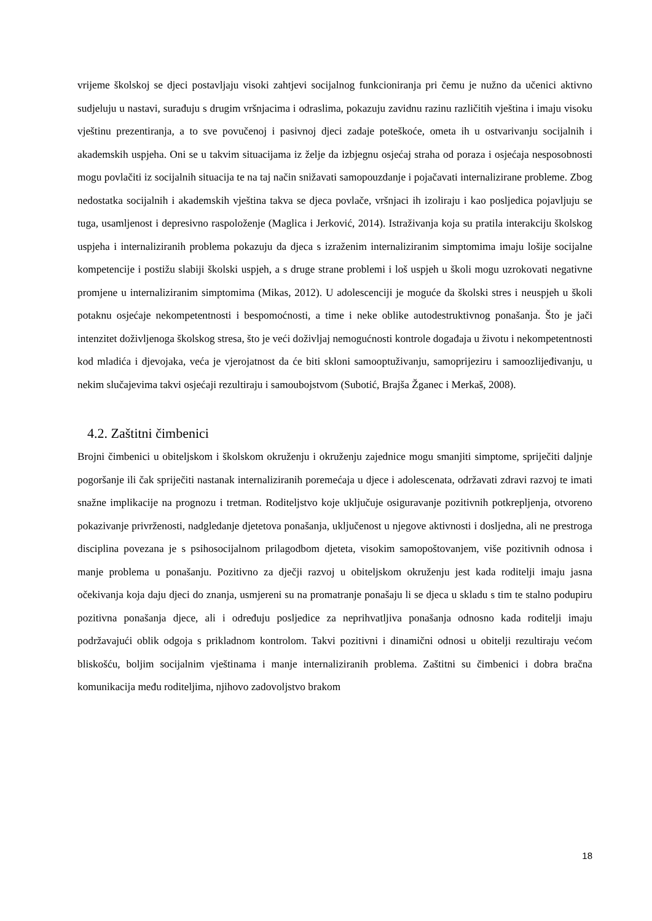vrijeme školskoj se djeci postavljaju visoki zahtjevi socijalnog funkcioniranja pri čemu je nužno da učenici aktivno sudjeluju u nastavi, surađuju s drugim vršnjacima i odraslima, pokazuju zavidnu razinu različitih vještina i imaju visoku vještinu prezentiranja, a to sve povučenoj i pasivnoj djeci zadaje poteškoće, ometa ih u ostvarivanju socijalnih i akademskih uspjeha. Oni se u takvim situacijama iz želje da izbjegnu osjećaj straha od poraza i osjećaja nesposobnosti mogu povlačiti iz socijalnih situacija te na taj način snižavati samopouzdanje i pojačavati internalizirane probleme. Zbog nedostatka socijalnih i akademskih vještina takva se djeca povlače, vršnjaci ih izoliraju i kao posljedica pojavljuju se tuga, usamljenost i depresivno raspoloženje (Maglica i Jerković, 2014). Istraživanja koja su pratila interakciju školskog uspjeha i internaliziranih problema pokazuju da djeca s izraženim internaliziranim simptomima imaju lošije socijalne kompetencije i postižu slabiji školski uspjeh, a s druge strane problemi i loš uspjeh u školi mogu uzrokovati negativne promjene u internaliziranim simptomima (Mikas, 2012). U adolescenciji je moguće da školski stres i neuspjeh u školi potaknu osjećaje nekompetentnosti i bespomoćnosti, a time i neke oblike autodestruktivnog ponašanja. Što je jači intenzitet doživljenoga školskog stresa, što je veći doživljaj nemogućnosti kontrole događaja u životu i nekompetentnosti kod mladića i djevojaka, veća je vjerojatnost da će biti skloni samooptuživanju, samoprijeziru i samoozlijeđivanju, u nekim slučajevima takvi osjećaji rezultiraju i samoubojstvom (Subotić, Brajša Žganec i Merkaš, 2008).
4.2. Zaštitni čimbenici
Brojni čimbenici u obiteljskom i školskom okruženju i okruženju zajednice mogu smanjiti simptome, spriječiti daljnje pogoršanje ili čak spriječiti nastanak internaliziranih poremećaja u djece i adolescenata, održavati zdravi razvoj te imati snažne implikacije na prognozu i tretman. Roditeljstvo koje uključuje osiguravanje pozitivnih potkrepljenja, otvoreno pokazivanje privrženosti, nadgledanje djetetova ponašanja, uključenost u njegove aktivnosti i dosljedna, ali ne prestroga disciplina povezana je s psihosocijalnom prilagodbom djeteta, visokim samopoštovanjem, više pozitivnih odnosa i manje problema u ponašanju. Pozitivno za dječji razvoj u obiteljskom okruženju jest kada roditelji imaju jasna očekivanja koja daju djeci do znanja, usmjereni su na promatranje ponašaju li se djeca u skladu s tim te stalno podupiru pozitivna ponašanja djece, ali i određuju posljedice za neprihvatljiva ponašanja odnosno kada roditelji imaju podržavajući oblik odgoja s prikladnom kontrolom. Takvi pozitivni i dinamični odnosi u obitelji rezultiraju većom bliskošću, boljim socijalnim vještinama i manje internaliziranih problema. Zaštitni su čimbenici i dobra bračna komunikacija među roditeljima, njihovo zadovoljstvo brakom
18